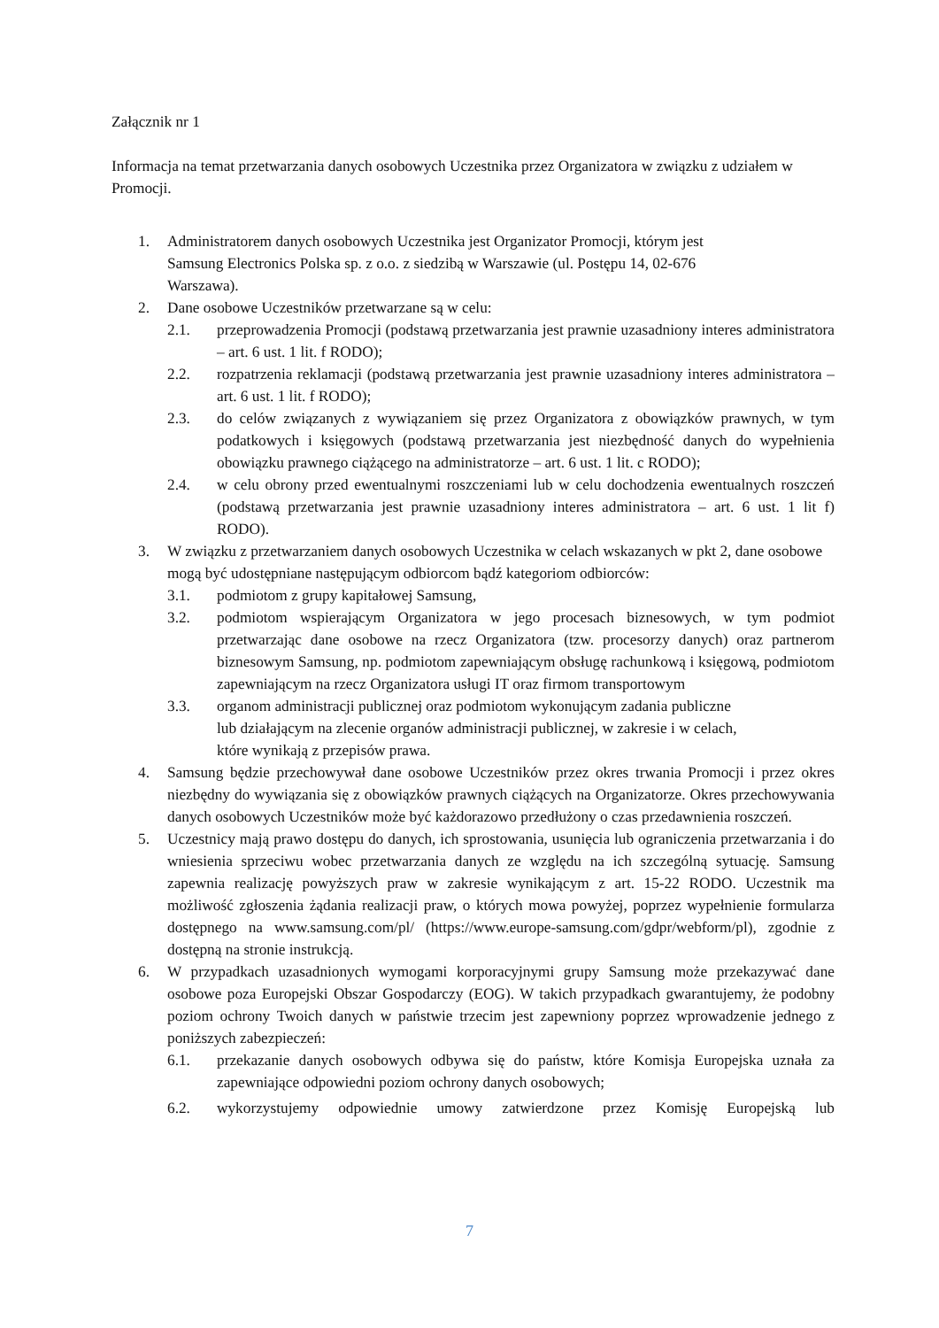Załącznik nr 1
Informacja na temat przetwarzania danych osobowych Uczestnika przez Organizatora w związku z udziałem w Promocji.
1. Administratorem danych osobowych Uczestnika jest Organizator Promocji, którym jest
Samsung Electronics Polska sp. z o.o. z siedzibą w Warszawie (ul. Postępu 14, 02-676
Warszawa).
2. Dane osobowe Uczestników przetwarzane są w celu:
2.1. przeprowadzenia Promocji (podstawą przetwarzania jest prawnie uzasadniony interes administratora – art. 6 ust. 1 lit. f RODO);
2.2. rozpatrzenia reklamacji (podstawą przetwarzania jest prawnie uzasadniony interes administratora – art. 6 ust. 1 lit. f RODO);
2.3. do celów związanych z wywiązaniem się przez Organizatora z obowiązków prawnych, w tym podatkowych i księgowych (podstawą przetwarzania jest niezbędność danych do wypełnienia obowiązku prawnego ciążącego na administratorze – art. 6 ust. 1 lit. c RODO);
2.4. w celu obrony przed ewentualnymi roszczeniami lub w celu dochodzenia ewentualnych roszczeń (podstawą przetwarzania jest prawnie uzasadniony interes administratora – art. 6 ust. 1 lit f) RODO).
3. W związku z przetwarzaniem danych osobowych Uczestnika w celach wskazanych w pkt 2, dane osobowe mogą być udostępniane następującym odbiorcom bądź kategoriom odbiorców:
3.1. podmiotom z grupy kapitałowej Samsung,
3.2. podmiotom wspierającym Organizatora w jego procesach biznesowych, w tym podmiot przetwarzając dane osobowe na rzecz Organizatora (tzw. procesorzy danych) oraz partnerom biznesowym Samsung, np. podmiotom zapewniającym obsługę rachunkową i księgową, podmiotom zapewniającym na rzecz Organizatora usługi IT oraz firmom transportowym
3.3. organom administracji publicznej oraz podmiotom wykonującym zadania publiczne
lub działającym na zlecenie organów administracji publicznej, w zakresie i w celach,
które wynikają z przepisów prawa.
4. Samsung będzie przechowywał dane osobowe Uczestników przez okres trwania Promocji i przez okres niezbędny do wywiązania się z obowiązków prawnych ciążących na Organizatorze. Okres przechowywania danych osobowych Uczestników może być każdorazowo przedłużony o czas przedawnienia roszczeń.
5. Uczestnicy mają prawo dostępu do danych, ich sprostowania, usunięcia lub ograniczenia przetwarzania i do wniesienia sprzeciwu wobec przetwarzania danych ze względu na ich szczególną sytuację. Samsung zapewnia realizację powyższych praw w zakresie wynikającym z art. 15-22 RODO. Uczestnik ma możliwość zgłoszenia żądania realizacji praw, o których mowa powyżej, poprzez wypełnienie formularza dostępnego na www.samsung.com/pl/ (https://www.europe-samsung.com/gdpr/webform/pl), zgodnie z dostępną na stronie instrukcją.
6. W przypadkach uzasadnionych wymogami korporacyjnymi grupy Samsung może przekazywać dane osobowe poza Europejski Obszar Gospodarczy (EOG). W takich przypadkach gwarantujemy, że podobny poziom ochrony Twoich danych w państwie trzecim jest zapewniony poprzez wprowadzenie jednego z poniższych zabezpieczeń:
6.1. przekazanie danych osobowych odbywa się do państw, które Komisja Europejska uznała za zapewniające odpowiedni poziom ochrony danych osobowych;
6.2. wykorzystujemy odpowiednie umowy zatwierdzone przez Komisję Europejską lub
7